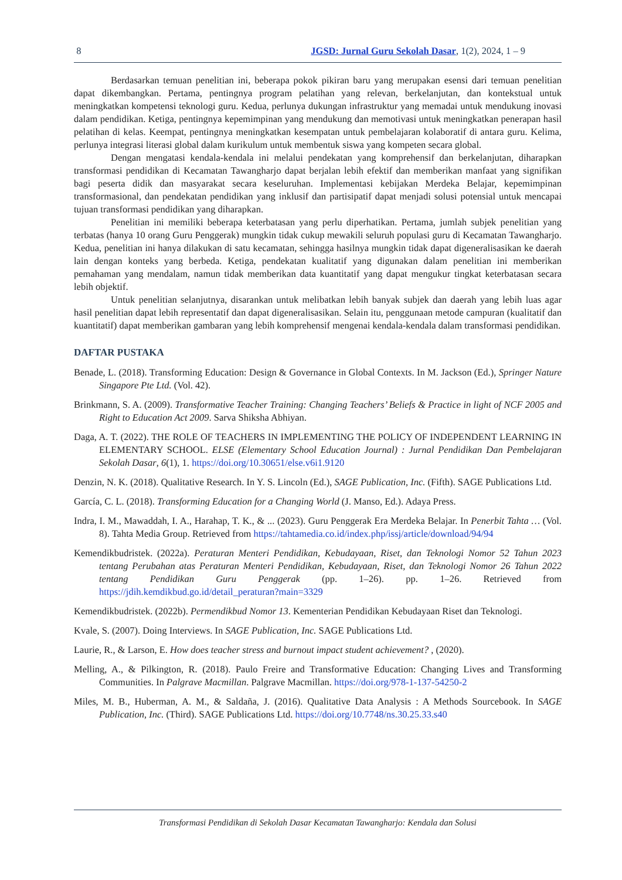8 JGSD: Jurnal Guru Sekolah Dasar, 1(2), 2024, 1 – 9
Berdasarkan temuan penelitian ini, beberapa pokok pikiran baru yang merupakan esensi dari temuan penelitian dapat dikembangkan. Pertama, pentingnya program pelatihan yang relevan, berkelanjutan, dan kontekstual untuk meningkatkan kompetensi teknologi guru. Kedua, perlunya dukungan infrastruktur yang memadai untuk mendukung inovasi dalam pendidikan. Ketiga, pentingnya kepemimpinan yang mendukung dan memotivasi untuk meningkatkan penerapan hasil pelatihan di kelas. Keempat, pentingnya meningkatkan kesempatan untuk pembelajaran kolaboratif di antara guru. Kelima, perlunya integrasi literasi global dalam kurikulum untuk membentuk siswa yang kompeten secara global.
Dengan mengatasi kendala-kendala ini melalui pendekatan yang komprehensif dan berkelanjutan, diharapkan transformasi pendidikan di Kecamatan Tawangharjo dapat berjalan lebih efektif dan memberikan manfaat yang signifikan bagi peserta didik dan masyarakat secara keseluruhan. Implementasi kebijakan Merdeka Belajar, kepemimpinan transformasional, dan pendekatan pendidikan yang inklusif dan partisipatif dapat menjadi solusi potensial untuk mencapai tujuan transformasi pendidikan yang diharapkan.
Penelitian ini memiliki beberapa keterbatasan yang perlu diperhatikan. Pertama, jumlah subjek penelitian yang terbatas (hanya 10 orang Guru Penggerak) mungkin tidak cukup mewakili seluruh populasi guru di Kecamatan Tawangharjo. Kedua, penelitian ini hanya dilakukan di satu kecamatan, sehingga hasilnya mungkin tidak dapat digeneralisasikan ke daerah lain dengan konteks yang berbeda. Ketiga, pendekatan kualitatif yang digunakan dalam penelitian ini memberikan pemahaman yang mendalam, namun tidak memberikan data kuantitatif yang dapat mengukur tingkat keterbatasan secara lebih objektif.
Untuk penelitian selanjutnya, disarankan untuk melibatkan lebih banyak subjek dan daerah yang lebih luas agar hasil penelitian dapat lebih representatif dan dapat digeneralisasikan. Selain itu, penggunaan metode campuran (kualitatif dan kuantitatif) dapat memberikan gambaran yang lebih komprehensif mengenai kendala-kendala dalam transformasi pendidikan.
DAFTAR PUSTAKA
Benade, L. (2018). Transforming Education: Design & Governance in Global Contexts. In M. Jackson (Ed.), Springer Nature Singapore Pte Ltd. (Vol. 42).
Brinkmann, S. A. (2009). Transformative Teacher Training: Changing Teachers’ Beliefs & Practice in light of NCF 2005 and Right to Education Act 2009. Sarva Shiksha Abhiyan.
Daga, A. T. (2022). THE ROLE OF TEACHERS IN IMPLEMENTING THE POLICY OF INDEPENDENT LEARNING IN ELEMENTARY SCHOOL. ELSE (Elementary School Education Journal) : Jurnal Pendidikan Dan Pembelajaran Sekolah Dasar, 6(1), 1. https://doi.org/10.30651/else.v6i1.9120
Denzin, N. K. (2018). Qualitative Research. In Y. S. Lincoln (Ed.), SAGE Publication, Inc. (Fifth). SAGE Publications Ltd.
García, C. L. (2018). Transforming Education for a Changing World (J. Manso, Ed.). Adaya Press.
Indra, I. M., Mawaddah, I. A., Harahap, T. K., & ... (2023). Guru Penggerak Era Merdeka Belajar. In Penerbit Tahta … (Vol. 8). Tahta Media Group. Retrieved from https://tahtamedia.co.id/index.php/issj/article/download/94/94
Kemendikbudristek. (2022a). Peraturan Menteri Pendidikan, Kebudayaan, Riset, dan Teknologi Nomor 52 Tahun 2023 tentang Perubahan atas Peraturan Menteri Pendidikan, Kebudayaan, Riset, dan Teknologi Nomor 26 Tahun 2022 tentang Pendidikan Guru Penggerak (pp. 1–26). pp. 1–26. Retrieved from https://jdih.kemdikbud.go.id/detail_peraturan?main=3329
Kemendikbudristek. (2022b). Permendikbud Nomor 13. Kementerian Pendidikan Kebudayaan Riset dan Teknologi.
Kvale, S. (2007). Doing Interviews. In SAGE Publication, Inc. SAGE Publications Ltd.
Laurie, R., & Larson, E. How does teacher stress and burnout impact student achievement? , (2020).
Melling, A., & Pilkington, R. (2018). Paulo Freire and Transformative Education: Changing Lives and Transforming Communities. In Palgrave Macmillan. Palgrave Macmillan. https://doi.org/978-1-137-54250-2
Miles, M. B., Huberman, A. M., & Saldaña, J. (2016). Qualitative Data Analysis : A Methods Sourcebook. In SAGE Publication, Inc. (Third). SAGE Publications Ltd. https://doi.org/10.7748/ns.30.25.33.s40
Transformasi Pendidikan di Sekolah Dasar Kecamatan Tawangharjo: Kendala dan Solusi